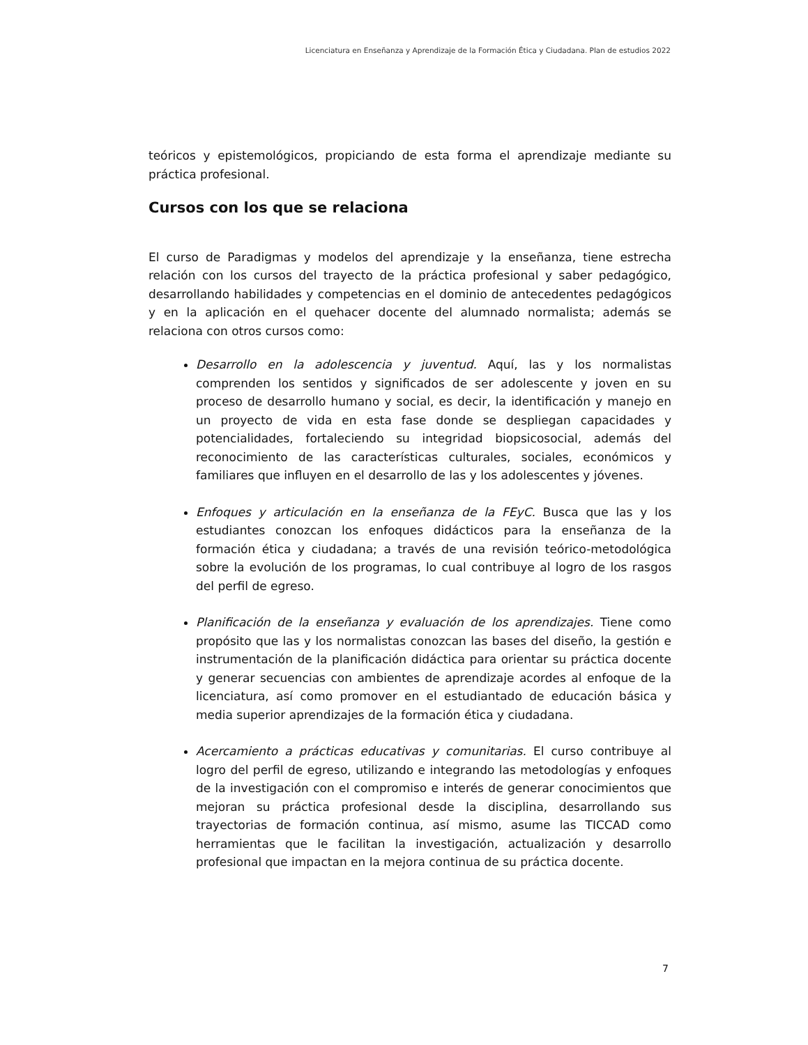Licenciatura en Enseñanza y Aprendizaje de la Formación Ética y Ciudadana. Plan de estudios 2022
teóricos y epistemológicos, propiciando de esta forma el aprendizaje mediante su práctica profesional.
Cursos con los que se relaciona
El curso de Paradigmas y modelos del aprendizaje y la enseñanza, tiene estrecha relación con los cursos del trayecto de la práctica profesional y saber pedagógico, desarrollando habilidades y competencias en el dominio de antecedentes pedagógicos y en la aplicación en el quehacer docente del alumnado normalista; además se relaciona con otros cursos como:
Desarrollo en la adolescencia y juventud. Aquí, las y los normalistas comprenden los sentidos y significados de ser adolescente y joven en su proceso de desarrollo humano y social, es decir, la identificación y manejo en un proyecto de vida en esta fase donde se despliegan capacidades y potencialidades, fortaleciendo su integridad biopsicosocial, además del reconocimiento de las características culturales, sociales, económicos y familiares que influyen en el desarrollo de las y los adolescentes y jóvenes.
Enfoques y articulación en la enseñanza de la FEyC. Busca que las y los estudiantes conozcan los enfoques didácticos para la enseñanza de la formación ética y ciudadana; a través de una revisión teórico-metodológica sobre la evolución de los programas, lo cual contribuye al logro de los rasgos del perfil de egreso.
Planificación de la enseñanza y evaluación de los aprendizajes. Tiene como propósito que las y los normalistas conozcan las bases del diseño, la gestión e instrumentación de la planificación didáctica para orientar su práctica docente y generar secuencias con ambientes de aprendizaje acordes al enfoque de la licenciatura, así como promover en el estudiantado de educación básica y media superior aprendizajes de la formación ética y ciudadana.
Acercamiento a prácticas educativas y comunitarias. El curso contribuye al logro del perfil de egreso, utilizando e integrando las metodologías y enfoques de la investigación con el compromiso e interés de generar conocimientos que mejoran su práctica profesional desde la disciplina, desarrollando sus trayectorias de formación continua, así mismo, asume las TICCAD como herramientas que le facilitan la investigación, actualización y desarrollo profesional que impactan en la mejora continua de su práctica docente.
7